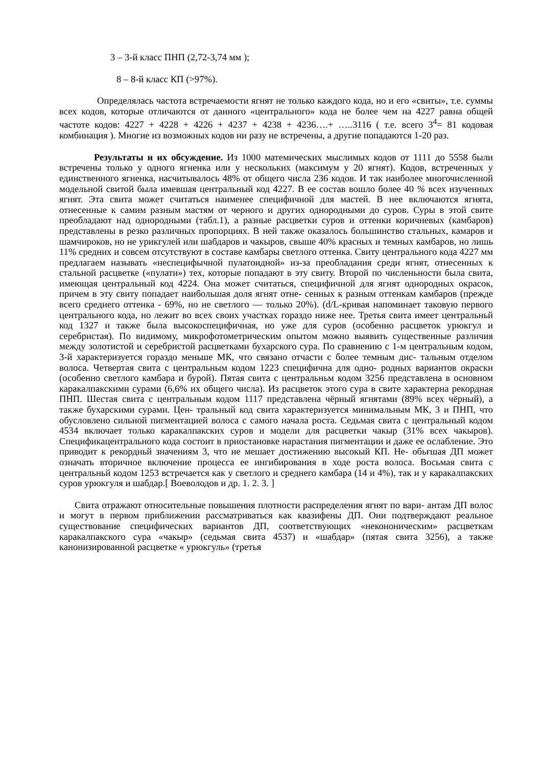3 – 3-й класс ПНП (2,72-3,74 мм );
8 – 8-й класс КП (>97%).
Определялась частота встречаемости ягнят не только каждого кода, но и его «свиты», т.е. суммы всех кодов, которые отличаются от данного «центрального» кода не более чем на 4227 равна общей частоте кодов: 4227 + 4228 + 4226 + 4237 + 4238 + 4236….+ …..3116 ( т.е. всего 3<sup>4</sup>= 81 кодовая комбинация ). Многие из возможных кодов ни разу не встречены, а другие попадаются 1-20 раз.
Результаты и их обсуждение. Из 1000 матемических мыслимых кодов от 1111 до 5558 были встречены только у одного ягненка или у нескольких (максимум у 20 ягнят). Кодов, встреченных у единственного ягненка, насчитывалось 48% от общего числа 236 кодов. И так наиболее многочисленной модельной свитой была имевшая центральный код 4227. В ее состав вошло более 40 % всех изученных ягнят. Эта свита может считаться наименее специфичной для мастей. В нее включаются ягнята, отнесенные к самим разным мастям от черного и других однородными до суров. Суры в этой свите преобладают над однородными (табл.1), а разные расцветки суров и оттенки коричневых (камбаров) представлены в резко различных пропорциях. В ней также оказалось большинство стальных, камаров и шамчироков, но не урикгулей или шабдаров и чакыров, свыше 40% красных и темных камбаров, но лишь 11% средних и совсем отсутствуют в составе камбары светлого оттенка. Свиту центрального кода 4227 мм предлагаем называть «неспецифычной пулатоидной» из-за преобладания среди ягнят, отнесенных к стальной расцветке («пулати») тех, которые попадают в эту свиту. Второй по численьности была свита, имеющая центральный код 4224. Она может считаться, специфичной для ягнят однородных окрасок, причем в эту свиту попадает наибольшая доля ягнят отне- сенных к разным оттенкам камбаров (прежде всего среднего оттенка - 69%, но не светлого — только 20%). (d/L-кривая напоминает таковую первого центрального кода, но лежит во всех своих участках гораздо ниже нее. Третья свита имеет центральньй код 1327 и также была высокоспецифичная, но уже для суров (особенно расцветок урюкгул и серебристая). По видимому, микрофотометрическим опытом можно выявить существенные различия между золотистой и серебристой расцветками бухарского сура. По сравнению с 1-м центральным кодом, 3-й характеризуется гораздо меньше МК, что связано отчасти с более темным дис- тальным отделом волоса. Четвертая свита с центральным кодом 1223 специфична для одно- родных вариантов окраски (особенно светлого камбара и бурой). Пятая свита с центральньм кодом 3256 представлена в основном каракалпакскими сурами (6,6% их общего числа). Из расцветок этого сура в свите характерна рекордная ПНП. Шестая свита с центральным кодом 1117 представлена чёрный ягнятами (89% всех чёрный), а также бухарскими сурами. Цен- тральный код свита характеризуется минимальным МК, 3 и ПНП, что обусловлено сильной пигментацией волоса с самого начала роста. Седьмая свита с центральный кодом 4534 включает только каракалпакских суров и модели для расцветки чакыр (31% всех чакыров). Специфика­центрального кода состоит в приостановке нарастания пигментации и даже ее ослабление. Это приводит к рекордньй значениям 3, что не мешает достижению высокый КП. Не- обьғшая ДП может означать вторичное включение процесса ее ингибирования в ходе роста волоса. Восьмая свита с центральньй кодом 1253 встречается как у светлого и среднего камбара (14 и 4%), так и у каракалпакских суров урюкгуля и шабдар.[ Воеволодов и др. 1. 2. 3. ]
Свита отражают относительные повышения плотности распределения ягнят по вари- антам ДП волос и могут в первом приближении рассматриваться как квазифены ДП. Они подтверждают реальное существование специфических вариантов ДП, соответствующих «некононическим» расцветкам каракалпакского сура «чакыр» (седьмая свита 4537) и «шабдар» (пятая свита 3256), а также канонизированной расцветке « урюкгуль» (третья